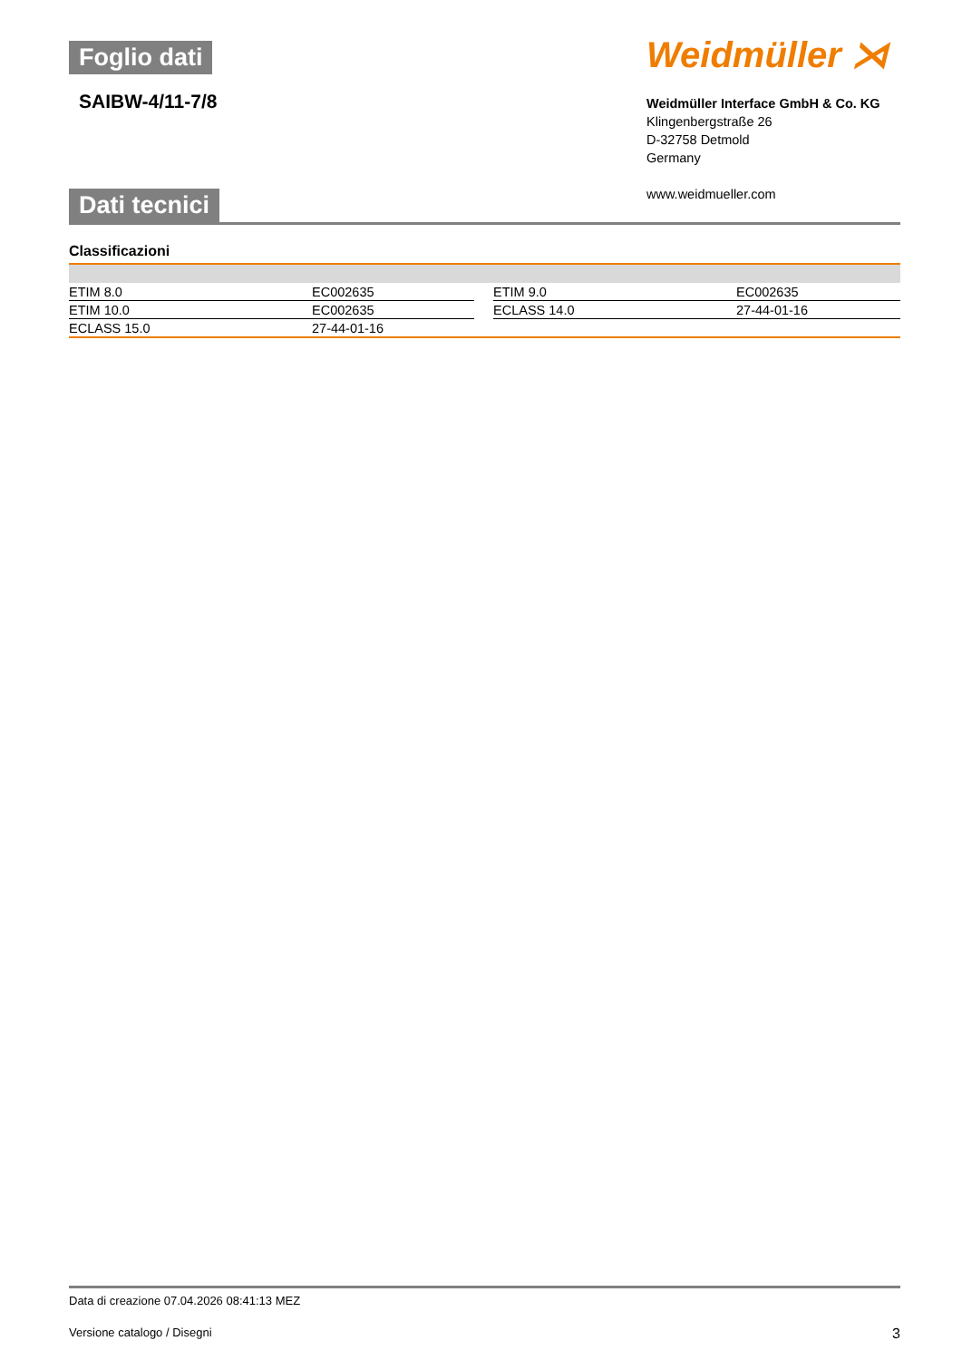Foglio dati
SAIBW-4/11-7/8
Weidmüller ⋊
Weidmüller Interface GmbH & Co. KG
Klingenbergstraße 26
D-32758 Detmold
Germany
www.weidmueller.com
Dati tecnici
Classificazioni
| ETIM 8.0 | EC002635 | | ETIM 9.0 | EC002635 |
| ETIM 10.0 | EC002635 | | ECLASS 14.0 | 27-44-01-16 |
| ECLASS 15.0 | 27-44-01-16 | | | |
Data di creazione 07.04.2026 08:41:13 MEZ
Versione catalogo / Disegni 3